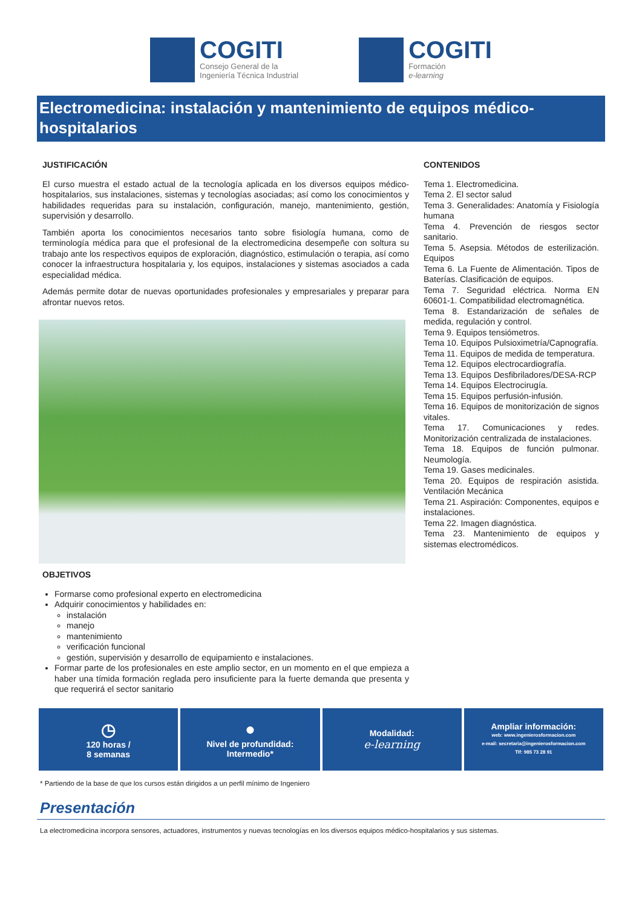COGITI
Consejo General de la
Ingeniería Técnica Industrial
COGITI
Formación
e-learning
Electromedicina: instalación y mantenimiento de equipos médico-hospitalarios
JUSTIFICACIÓN
El curso muestra el estado actual de la tecnología aplicada en los diversos equipos médico-hospitalarios, sus instalaciones, sistemas y tecnologías asociadas; así como los conocimientos y habilidades requeridas para su instalación, configuración, manejo, mantenimiento, gestión, supervisión y desarrollo.
También aporta los conocimientos necesarios tanto sobre fisiología humana, como de terminología médica para que el profesional de la electromedicina desempeñe con soltura su trabajo ante los respectivos equipos de exploración, diagnóstico, estimulación o terapia, así como conocer la infraestructura hospitalaria y, los equipos, instalaciones y sistemas asociados a cada especialidad médica.
Además permite dotar de nuevas oportunidades profesionales y empresariales y preparar para afrontar nuevos retos.
OBJETIVOS
Formarse como profesional experto en electromedicina
Adquirir conocimientos y habilidades en:
instalación
manejo
mantenimiento
verificación funcional
gestión, supervisión y desarrollo de equipamiento e instalaciones.
Formar parte de los profesionales en este amplio sector, en un momento en el que empieza a haber una tímida formación reglada pero insuficiente para la fuerte demanda que presenta y que requerirá el sector sanitario
CONTENIDOS
Tema 1. Electromedicina.
Tema 2. El sector salud
Tema 3. Generalidades: Anatomía y Fisiología humana
Tema 4. Prevención de riesgos sector sanitario.
Tema 5. Asepsia. Métodos de esterilización. Equipos
Tema 6. La Fuente de Alimentación. Tipos de Baterías. Clasificación de equipos.
Tema 7. Seguridad eléctrica. Norma EN 60601-1. Compatibilidad electromagnética.
Tema 8. Estandarización de señales de medida, regulación y control.
Tema 9. Equipos tensiómetros.
Tema 10. Equipos Pulsioximetría/Capnografía.
Tema 11. Equipos de medida de temperatura.
Tema 12. Equipos electrocardiografía.
Tema 13. Equipos Desfibriladores/DESA-RCP
Tema 14. Equipos Electrocirugía.
Tema 15. Equipos perfusión-infusión.
Tema 16. Equipos de monitorización de signos vitales.
Tema 17. Comunicaciones y redes. Monitorización centralizada de instalaciones.
Tema 18. Equipos de función pulmonar. Neumología.
Tema 19. Gases medicinales.
Tema 20. Equipos de respiración asistida. Ventilación Mecánica
Tema 21. Aspiración: Componentes, equipos e instalaciones.
Tema 22. Imagen diagnóstica.
Tema 23. Mantenimiento de equipos y sistemas electromédicos.
◷
120 horas /
8 semanas
●
Nivel de profundidad:
Intermedio*
Modalidad:
e-learning
Ampliar información:
web: www.ingenierosformacion.com
e-mail: secretaria@ingenierosformacion.com
Tlf: 985 73 28 91
* Partiendo de la base de que los cursos están dirigidos a un perfil mínimo de Ingeniero
Presentación
La electromedicina incorpora sensores, actuadores, instrumentos y nuevas tecnologías en los diversos equipos médico-hospitalarios y sus sistemas.